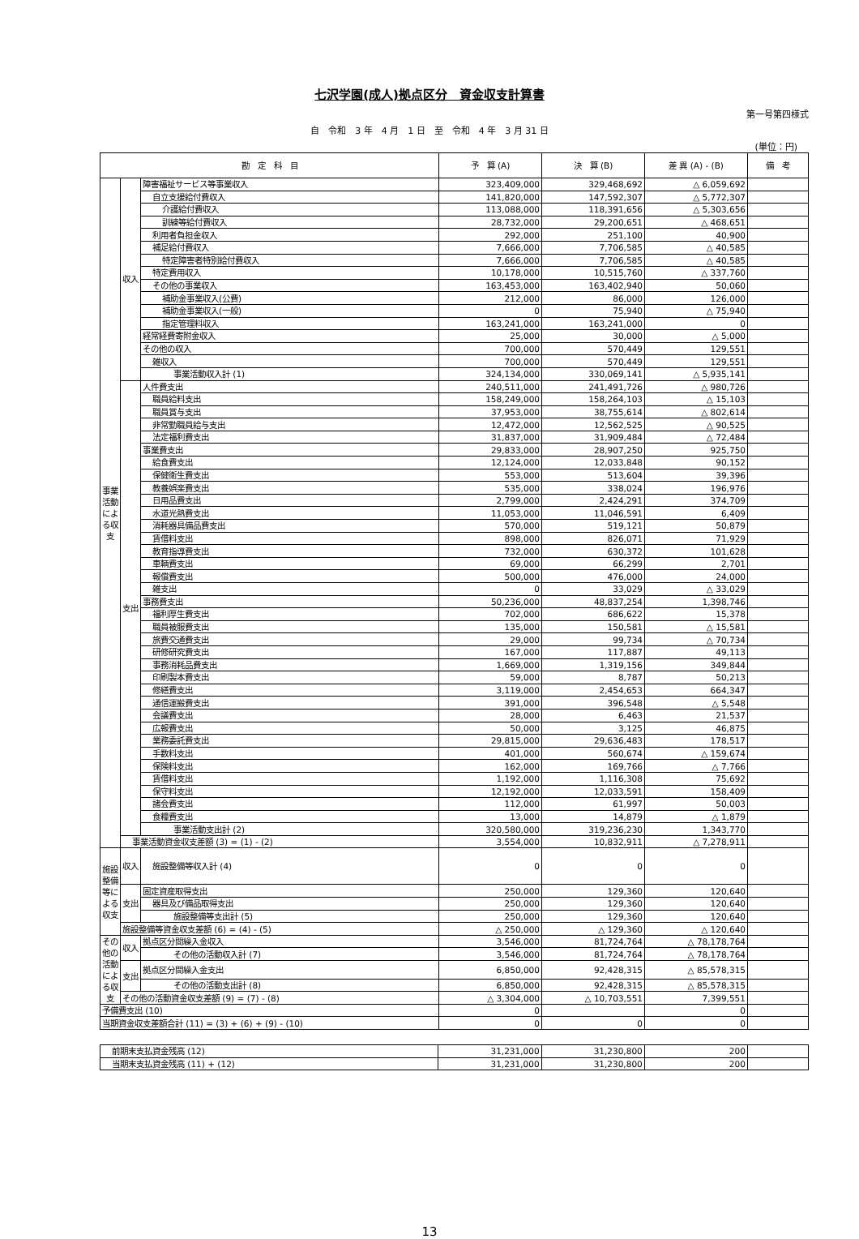七沢学園(成人)拠点区分　資金収支計算書
第一号第四様式
自　令和　3 年　4 月　1 日　至　令和　4 年　3 月 31 日
(単位：円)
| 勘 定 科 目 | | | 予 算 (A) | 決 算 (B) | 差 異 (A) - (B) | 備 考 |
| --- | --- | --- | --- | --- | --- | --- |
| 事業活動による収支 | 収入 | 障害福祉サービス等事業収入 | 323,409,000 | 329,468,692 | △ 6,059,692 | |
| | | 自立支援給付費収入 | 141,820,000 | 147,592,307 | △ 5,772,307 | |
| | | 介護給付費収入 | 113,088,000 | 118,391,656 | △ 5,303,656 | |
| | | 訓練等給付費収入 | 28,732,000 | 29,200,651 | △ 468,651 | |
| | | 利用者負担金収入 | 292,000 | 251,100 | 40,900 | |
| | | 補足給付費収入 | 7,666,000 | 7,706,585 | △ 40,585 | |
| | | 特定障害者特別給付費収入 | 7,666,000 | 7,706,585 | △ 40,585 | |
| | | 特定費用収入 | 10,178,000 | 10,515,760 | △ 337,760 | |
| | | その他の事業収入 | 163,453,000 | 163,402,940 | 50,060 | |
| | | 補助金事業収入(公費) | 212,000 | 86,000 | 126,000 | |
| | | 補助金事業収入(一般) | 0 | 75,940 | △ 75,940 | |
| | | 指定管理料収入 | 163,241,000 | 163,241,000 | 0 | |
| | | 経常経費寄附金収入 | 25,000 | 30,000 | △ 5,000 | |
| | | その他の収入 | 700,000 | 570,449 | 129,551 | |
| | | 雑収入 | 700,000 | 570,449 | 129,551 | |
| | | 事業活動収入計 (1) | 324,134,000 | 330,069,141 | △ 5,935,141 | |
| | 支出 | 人件費支出 | 240,511,000 | 241,491,726 | △ 980,726 | |
| | | 職員給料支出 | 158,249,000 | 158,264,103 | △ 15,103 | |
| | | 職員賞与支出 | 37,953,000 | 38,755,614 | △ 802,614 | |
| | | 非常勤職員給与支出 | 12,472,000 | 12,562,525 | △ 90,525 | |
| | | 法定福利費支出 | 31,837,000 | 31,909,484 | △ 72,484 | |
| | | 事業費支出 | 29,833,000 | 28,907,250 | 925,750 | |
| | | 給食費支出 | 12,124,000 | 12,033,848 | 90,152 | |
| | | 保健衛生費支出 | 553,000 | 513,604 | 39,396 | |
| | | 教養娯楽費支出 | 535,000 | 338,024 | 196,976 | |
| | | 日用品費支出 | 2,799,000 | 2,424,291 | 374,709 | |
| | | 水道光熱費支出 | 11,053,000 | 11,046,591 | 6,409 | |
| | | 消耗器具備品費支出 | 570,000 | 519,121 | 50,879 | |
| | | 賃借料支出 | 898,000 | 826,071 | 71,929 | |
| | | 教育指導費支出 | 732,000 | 630,372 | 101,628 | |
| | | 車輌費支出 | 69,000 | 66,299 | 2,701 | |
| | | 報償費支出 | 500,000 | 476,000 | 24,000 | |
| | | 雑支出 | 0 | 33,029 | △ 33,029 | |
| | | 事務費支出 | 50,236,000 | 48,837,254 | 1,398,746 | |
| | | 福利厚生費支出 | 702,000 | 686,622 | 15,378 | |
| | | 職員被服費支出 | 135,000 | 150,581 | △ 15,581 | |
| | | 旅費交通費支出 | 29,000 | 99,734 | △ 70,734 | |
| | | 研修研究費支出 | 167,000 | 117,887 | 49,113 | |
| | | 事務消耗品費支出 | 1,669,000 | 1,319,156 | 349,844 | |
| | | 印刷製本費支出 | 59,000 | 8,787 | 50,213 | |
| | | 修繕費支出 | 3,119,000 | 2,454,653 | 664,347 | |
| | | 通信運搬費支出 | 391,000 | 396,548 | △ 5,548 | |
| | | 会議費支出 | 28,000 | 6,463 | 21,537 | |
| | | 広報費支出 | 50,000 | 3,125 | 46,875 | |
| | | 業務委託費支出 | 29,815,000 | 29,636,483 | 178,517 | |
| | | 手数料支出 | 401,000 | 560,674 | △ 159,674 | |
| | | 保険料支出 | 162,000 | 169,766 | △ 7,766 | |
| | | 賃借料支出 | 1,192,000 | 1,116,308 | 75,692 | |
| | | 保守料支出 | 12,192,000 | 12,033,591 | 158,409 | |
| | | 諸会費支出 | 112,000 | 61,997 | 50,003 | |
| | | 食糧費支出 | 13,000 | 14,879 | △ 1,879 | |
| | | 事業活動支出計 (2) | 320,580,000 | 319,236,230 | 1,343,770 | |
| | 事業活動資金収支差額 (3) = (1) - (2) | | 3,554,000 | 10,832,911 | △ 7,278,911 | |
| 施設整備等による収支 | 収入 | 施設整備等収入計 (4) | 0 | 0 | 0 | |
| | 支出 | 固定資産取得支出 | 250,000 | 129,360 | 120,640 | |
| | | 器具及び備品取得支出 | 250,000 | 129,360 | 120,640 | |
| | | 施設整備等支出計 (5) | 250,000 | 129,360 | 120,640 | |
| | 施設整備等資金収支差額 (6) = (4) - (5) | | △ 250,000 | △ 129,360 | △ 120,640 | |
| その他の活動による収支 | 収入 | 拠点区分間繰入金収入 | 3,546,000 | 81,724,764 | △ 78,178,764 | |
| | | その他の活動収入計 (7) | 3,546,000 | 81,724,764 | △ 78,178,764 | |
| | 支出 | 拠点区分間繰入金支出 | 6,850,000 | 92,428,315 | △ 85,578,315 | |
| | | その他の活動支出計 (8) | 6,850,000 | 92,428,315 | △ 85,578,315 | |
| | その他の活動資金収支差額 (9) = (7) - (8) | | △ 3,304,000 | △ 10,703,551 | 7,399,551 | |
| 予備費支出 (10) | | | 0 | | 0 | |
| 当期資金収支差額合計 (11) = (3) + (6) + (9) - (10) | | | 0 | 0 | 0 | |
| 前期末支払資金残高 (12) | 31,231,000 | 31,230,800 | 200 | |
| 当期末支払資金残高 (11) + (12) | 31,231,000 | 31,230,800 | 200 | |
13